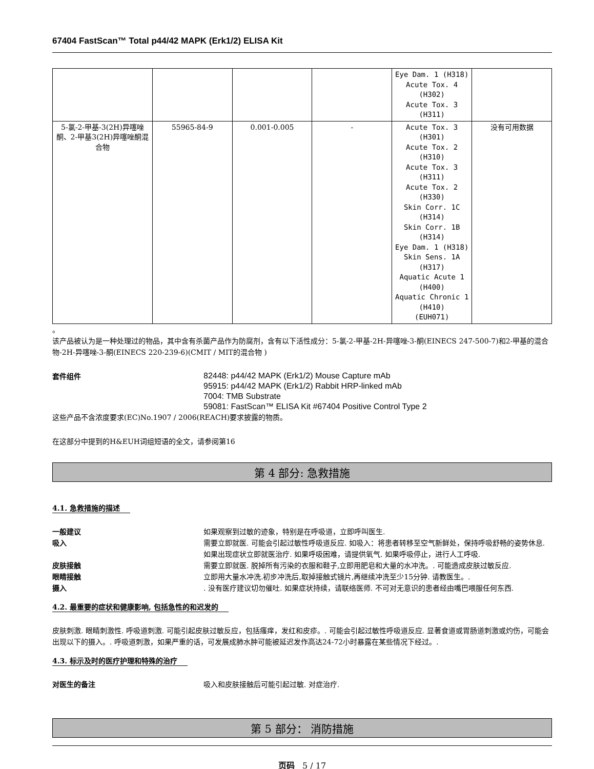67404 FastScan™ Total p44/42 MAPK (Erk1/2) ELISA Kit
| | | | | Eye Dam. 1 (H318) Acute Tox. 4 (H302) Acute Tox. 3 (H311) | |
| 5-氯-2-甲基-3(2H)异噻唑酮、2-甲基3(2H)异噻唑酮混合物 | 55965-84-9 | 0.001-0.005 | - | Acute Tox. 3 (H301) Acute Tox. 2 (H310) Acute Tox. 3 (H311) Acute Tox. 2 (H330) Skin Corr. 1C (H314) Skin Corr. 1B (H314) Eye Dam. 1 (H318) Skin Sens. 1A (H317) Aquatic Acute 1 (H400) Aquatic Chronic 1 (H410) (EUH071) | 没有可用数据 |
。
该产品被认为是一种处理过的物品，其中含有杀菌产品作为防腐剂，含有以下活性成分：5-氯-2-甲基-2H-异噻唑-3-酮(EINECS 247-500-7)和2-甲基的混合物-2H-异噻唑-3-酮(EINECS 220-239-6)(CMIT / MIT的混合物 )
套件组件
82448: p44/42 MAPK (Erk1/2) Mouse Capture mAb
95915: p44/42 MAPK (Erk1/2) Rabbit HRP-linked mAb
7004: TMB Substrate
59081: FastScan™ ELISA Kit #67404 Positive Control Type 2
这些产品不含浓度要求(EC)No.1907 / 2006(REACH)要求披露的物质。
在这部分中提到的H&EUH词组短语的全文，请参阅第16
第 4 部分: 急救措施
4.1. 急救措施的描述
一般建议 如果观察到过敏的迹象，特别是在呼吸道，立即呼叫医生.
吸入 需要立即就医. 可能会引起过敏性呼吸道反应. 如吸入：将患者转移至空气新鲜处，保持呼吸舒畅的姿势休息. 如果出现症状立即就医治疗. 如果呼吸困难，请提供氧气. 如果呼吸停止，进行人工呼吸.
皮肤接触 需要立即就医. 脱掉所有污染的衣服和鞋子,立即用肥皂和大量的水冲洗。. 可能造成皮肤过敏反应.
眼睛接触 立即用大量水冲洗.初步冲洗后,取掉接触式镜片,再继续冲洗至少15分钟. 请教医生。.
摄入 . 没有医疗建议切勿催吐. 如果症状持续，请联络医师. 不可对无意识的患者经由嘴巴喂服任何东西.
4.2. 最重要的症状和健康影响, 包括急性的和迟发的
皮肤刺激. 眼睛刺激性. 呼吸道刺激. 可能引起皮肤过敏反应，包括瘙痒，发红和皮疹。. 可能会引起过敏性呼吸道反应. 显著食道或胃肠道刺激或灼伤，可能会出现以下的摄入。. 呼吸道刺激，如果严重的话，可发展成肺水肿可能被延迟发作高达24-72小时暴露在某些情况下经过。.
4.3. 标示及时的医疗护理和特殊的治疗
对医生的备注 吸入和皮肤接触后可能引起过敏. 对症治疗.
第 5 部分： 消防措施
页码 5 / 17